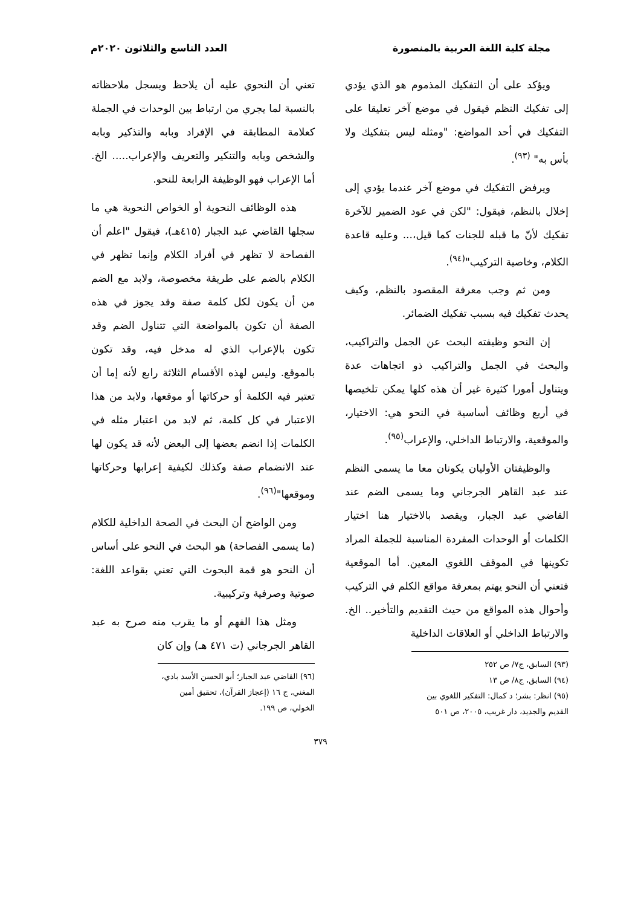مجلة كلية اللغة العربية بالمنصورة العدد التاسع والثلاثون ٢٠٢٠م
ويؤكد على أن التفكيك المذموم هو الذي يؤدي إلى تفكيك النظم فيقول في موضع آخر تعليقا على التفكيك في أحد المواضع: "ومثله ليس بتفكيك ولا بأس به" <sup>(٩٣)</sup>.
ويرفض التفكيك في موضع آخر عندما يؤدي إلى إخلال بالنظم، فيقول: "لكن في عود الضمير للآخرة تفكيك لأنّ ما قبله للجنات كما قيل،... وعليه قاعدة الكلام، وخاصية التركيب"<sup>(٩٤)</sup>.
ومن ثم وجب معرفة المقصود بالنظم، وكيف يحدث تفكيك فيه بسبب تفكيك الضمائر.
إن النحو وظيفته البحث عن الجمل والتراكيب، والبحث في الجمل والتراكيب ذو اتجاهات عدة ويتناول أمورا كثيرة غير أن هذه كلها يمكن تلخيصها في أربع وظائف أساسية في النحو هي: الاختيار، والموقعية، والارتباط الداخلي، والإعراب<sup>(٩٥)</sup>.
والوظيفتان الأوليان يكونان معا ما يسمى النظم عند عبد القاهر الجرجاني وما يسمى الضم عند القاضي عبد الجبار، ويقصد بالاختيار هنا اختيار الكلمات أو الوحدات المفردة المناسبة للجملة المراد تكوينها في الموقف اللغوي المعين. أما الموقعية فتعني أن النحو يهتم بمعرفة مواقع الكلم في التركيب وأحوال هذه المواقع من حيث التقديم والتأخير.. الخ. والارتباط الداخلي أو العلاقات الداخلية
(٩٣) السابق، ج٧/ ص ٢٥٢
(٩٤) السابق، ج٨/ ص ١٣
(٩٥) انظر: بشر؛ د كمال: التفكير اللغوي بين القديم والجديد، دار غريب، ٢٠٠٥، ص ٥٠١
تعني أن النحوي عليه أن يلاحظ ويسجل ملاحظاته بالنسبة لما يجري من ارتباط بين الوحدات في الجملة كعلامة المطابقة في الإفراد وبابه والتذكير وبابه والشخص وبابه والتنكير والتعريف والإعراب..... الخ. أما الإعراب فهو الوظيفة الرابعة للنحو.
هذه الوظائف النحوية أو الخواص النحوية هي ما سجلها القاضي عبد الجبار (٤١٥هـ)، فيقول "اعلم أن الفصاحة لا تظهر في أفراد الكلام وإنما تظهر في الكلام بالضم على طريقة مخصوصة، ولابد مع الضم من أن يكون لكل كلمة صفة وقد يجوز في هذه الصفة أن تكون بالمواضعة التي تتناول الضم وقد تكون بالإعراب الذي له مدخل فيه، وقد تكون بالموقع. وليس لهذه الأقسام الثلاثة رابع لأنه إما أن تعتبر فيه الكلمة أو حركاتها أو موقعها، ولابد من هذا الاعتبار في كل كلمة، ثم لابد من اعتبار مثله في الكلمات إذا انضم بعضها إلى البعض لأنه قد يكون لها عند الانضمام صفة وكذلك لكيفية إعرابها وحركاتها وموقعها"<sup>(٩٦)</sup>.
ومن الواضح أن البحث في الصحة الداخلية للكلام (ما يسمى الفصاحة) هو البحث في النحو على أساس أن النحو هو قمة البحوث التي تعني بقواعد اللغة: صوتية وصرفية وتركيبية.
ومثل هذا الفهم أو ما يقرب منه صرح به عبد القاهر الجرجاني (ت ٤٧١ هـ) وإن كان
(٩٦) القاضي عبد الجبار؛ أبو الحسن الأسد بادي، المغني، ج ١٦ (إعجاز القرآن)، تحقيق أمين الخولي، ص ١٩٩.
٣٧٩